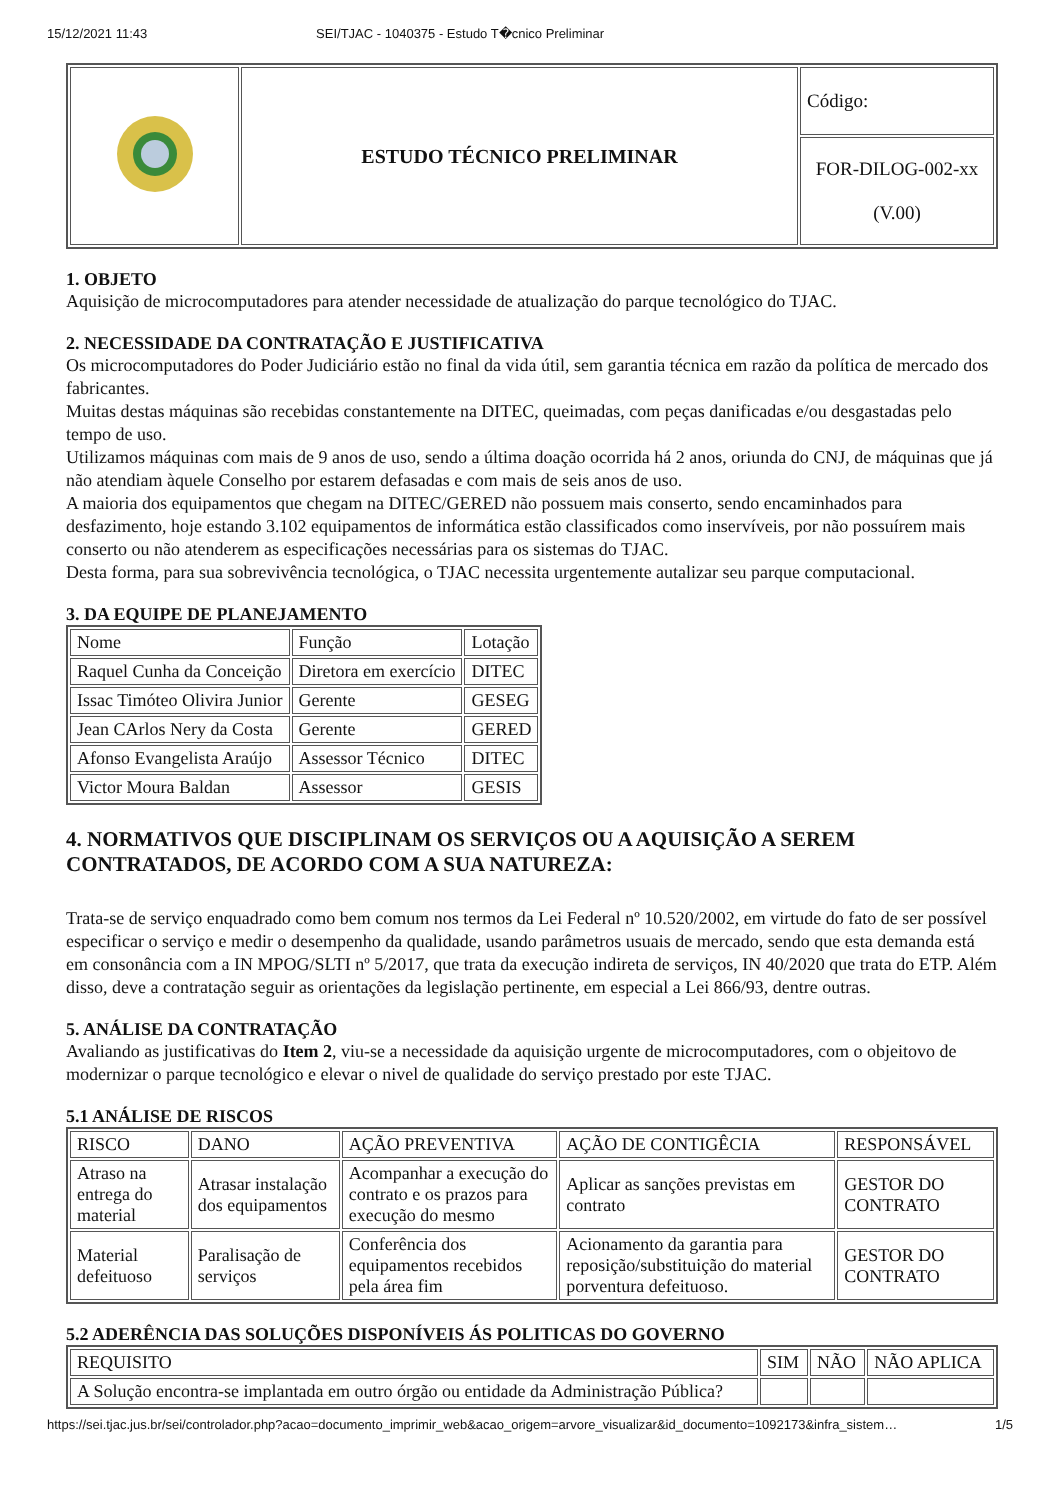15/12/2021 11:43 SEI/TJAC - 1040375 - Estudo T�cnico Preliminar
| | ESTUDO TÉCNICO PRELIMINAR | Código: |
| | | FOR-DILOG-002-xx (V.00) |
1. OBJETO
Aquisição de microcomputadores para atender necessidade de atualização do parque tecnológico do TJAC.
2. NECESSIDADE DA CONTRATAÇÃO E JUSTIFICATIVA
Os microcomputadores do Poder Judiciário estão no final da vida útil, sem garantia técnica em razão da política de mercado dos fabricantes.
Muitas destas máquinas são recebidas constantemente na DITEC, queimadas, com peças danificadas e/ou desgastadas pelo tempo de uso.
Utilizamos máquinas com mais de 9 anos de uso, sendo a última doação ocorrida há 2 anos, oriunda do CNJ, de máquinas que já não atendiam àquele Conselho por estarem defasadas e com mais de seis anos de uso.
A maioria dos equipamentos que chegam na DITEC/GERED não possuem mais conserto, sendo encaminhados para desfazimento, hoje estando 3.102 equipamentos de informática estão classificados como inservíveis, por não possuírem mais conserto ou não atenderem as especificações necessárias para os sistemas do TJAC.
Desta forma, para sua sobrevivência tecnológica, o TJAC necessita urgentemente autalizar seu parque computacional.
3. DA EQUIPE DE PLANEJAMENTO
| Nome | Função | Lotação |
| Raquel Cunha da Conceição | Diretora em exercício | DITEC |
| Issac Timóteo Olivira Junior | Gerente | GESEG |
| Jean CArlos Nery da Costa | Gerente | GERED |
| Afonso Evangelista Araújo | Assessor Técnico | DITEC |
| Victor Moura Baldan | Assessor | GESIS |
4. NORMATIVOS QUE DISCIPLINAM OS SERVIÇOS OU A AQUISIÇÃO A SEREM CONTRATADOS, DE ACORDO COM A SUA NATUREZA:
Trata-se de serviço enquadrado como bem comum nos termos da Lei Federal nº 10.520/2002, em virtude do fato de ser possível especificar o serviço e medir o desempenho da qualidade, usando parâmetros usuais de mercado, sendo que esta demanda está em consonância com a IN MPOG/SLTI nº 5/2017, que trata da execução indireta de serviços, IN 40/2020 que trata do ETP. Além disso, deve a contratação seguir as orientações da legislação pertinente, em especial a Lei 866/93, dentre outras.
5. ANÁLISE DA CONTRATAÇÃO
Avaliando as justificativas do Item 2, viu-se a necessidade da aquisição urgente de microcomputadores, com o objeitovo de modernizar o parque tecnológico e elevar o nivel de qualidade do serviço prestado por este TJAC.
5.1 ANÁLISE DE RISCOS
| RISCO | DANO | AÇÃO PREVENTIVA | AÇÃO DE CONTIGÊCIA | RESPONSÁVEL |
| Atraso na entrega do material | Atrasar instalação dos equipamentos | Acompanhar a execução do contrato e os prazos para execução do mesmo | Aplicar as sanções previstas em contrato | GESTOR DO CONTRATO |
| Material defeituoso | Paralisação de serviços | Conferência dos equipamentos recebidos pela área fim | Acionamento da garantia para reposição/substituição do material porventura defeituoso. | GESTOR DO CONTRATO |
5.2 ADERÊNCIA DAS SOLUÇÕES DISPONÍVEIS ÁS POLITICAS DO GOVERNO
| REQUISITO | SIM | NÃO | NÃO APLICA |
| A Solução encontra-se implantada em outro órgão ou entidade da Administração Pública? | | | |
https://sei.tjac.jus.br/sei/controlador.php?acao=documento_imprimir_web&acao_origem=arvore_visualizar&id_documento=1092173&infra_sistem… 1/5